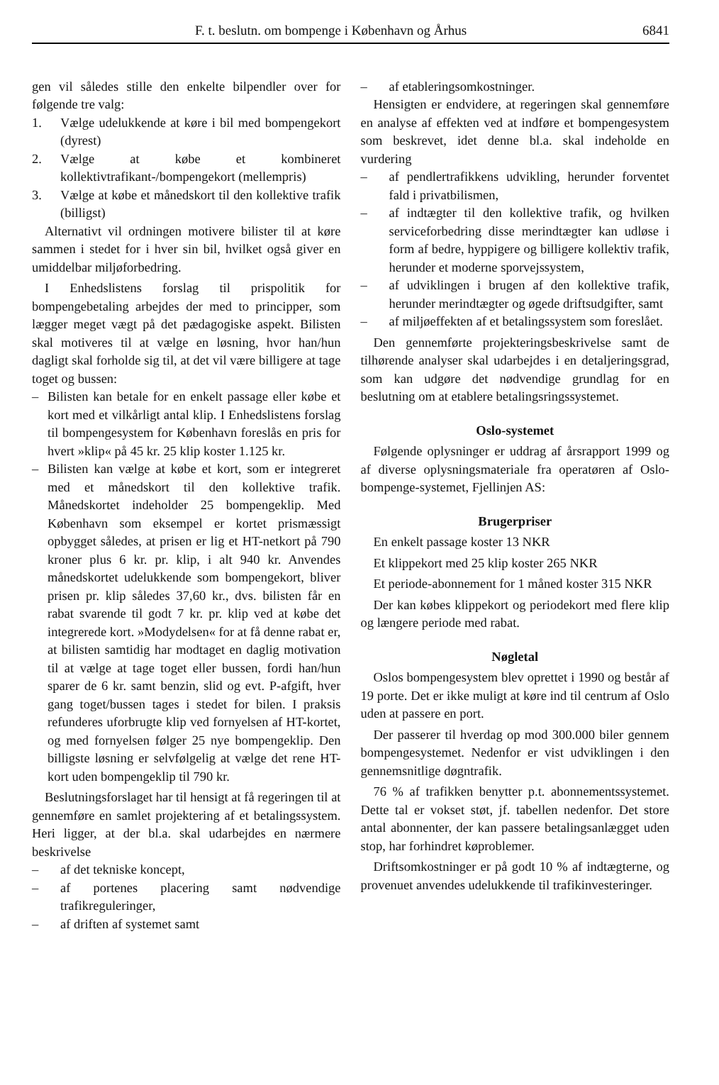F. t. beslutn. om bompenge i København og Århus 6841
gen vil således stille den enkelte bilpendler over for følgende tre valg:
1. Vælge udelukkende at køre i bil med bompengekort (dyrest)
2. Vælge at købe et kombineret kollektivtrafikant-/bompengekort (mellempris)
3. Vælge at købe et månedskort til den kollektive trafik (billigst)
Alternativt vil ordningen motivere bilister til at køre sammen i stedet for i hver sin bil, hvilket også giver en umiddelbar miljøforbedring.
I Enhedslistens forslag til prispolitik for bompengebetaling arbejdes der med to principper, som lægger meget vægt på det pædagogiske aspekt. Bilisten skal motiveres til at vælge en løsning, hvor han/hun dagligt skal forholde sig til, at det vil være billigere at tage toget og bussen:
– Bilisten kan betale for en enkelt passage eller købe et kort med et vilkårligt antal klip. I Enhedslistens forslag til bompengesystem for København foreslås en pris for hvert »klip« på 45 kr. 25 klip koster 1.125 kr.
– Bilisten kan vælge at købe et kort, som er integreret med et månedskort til den kollektive trafik. Månedskortet indeholder 25 bompengeklip. Med København som eksempel er kortet prismæssigt opbygget således, at prisen er lig et HT-netkort på 790 kroner plus 6 kr. pr. klip, i alt 940 kr. Anvendes månedskortet udelukkende som bompengekort, bliver prisen pr. klip således 37,60 kr., dvs. bilisten får en rabat svarende til godt 7 kr. pr. klip ved at købe det integrerede kort. »Modydelsen« for at få denne rabat er, at bilisten samtidig har modtaget en daglig motivation til at vælge at tage toget eller bussen, fordi han/hun sparer de 6 kr. samt benzin, slid og evt. P-afgift, hver gang toget/bussen tages i stedet for bilen. I praksis refunderes uforbrugte klip ved fornyelsen af HT-kortet, og med fornyelsen følger 25 nye bompengeklip. Den billigste løsning er selvfølgelig at vælge det rene HT-kort uden bompengeklip til 790 kr.
Beslutningsforslaget har til hensigt at få regeringen til at gennemføre en samlet projektering af et betalingssystem. Heri ligger, at der bl.a. skal udarbejdes en nærmere beskrivelse
– af det tekniske koncept,
– af portenes placering samt nødvendige trafikreguleringer,
– af driften af systemet samt
– af etableringsomkostninger.
Hensigten er endvidere, at regeringen skal gennemføre en analyse af effekten ved at indføre et bompengesystem som beskrevet, idet denne bl.a. skal indeholde en vurdering
– af pendlertrafikkens udvikling, herunder forventet fald i privatbilismen,
– af indtægter til den kollektive trafik, og hvilken serviceforbedring disse merindtægter kan udløse i form af bedre, hyppigere og billigere kollektiv trafik, herunder et moderne sporvejssystem,
– af udviklingen i brugen af den kollektive trafik, herunder merindtægter og øgede driftsudgifter, samt
– af miljøeffekten af et betalingssystem som foreslået.
Den gennemførte projekteringsbeskrivelse samt de tilhørende analyser skal udarbejdes i en detaljeringsgrad, som kan udgøre det nødvendige grundlag for en beslutning om at etablere betalingsringssystemet.
Oslo-systemet
Følgende oplysninger er uddrag af årsrapport 1999 og af diverse oplysningsmateriale fra operatøren af Oslo-bompenge-systemet, Fjellinjen AS:
Brugerpriser
En enkelt passage koster 13 NKR
Et klippekort med 25 klip koster 265 NKR
Et periode-abonnement for 1 måned koster 315 NKR
Der kan købes klippekort og periodekort med flere klip og længere periode med rabat.
Nøgletal
Oslos bompengesystem blev oprettet i 1990 og består af 19 porte. Det er ikke muligt at køre ind til centrum af Oslo uden at passere en port.
Der passerer til hverdag op mod 300.000 biler gennem bompengesystemet. Nedenfor er vist udviklingen i den gennemsnitlige døgntrafik.
76 % af trafikken benytter p.t. abonnementssystemet. Dette tal er vokset støt, jf. tabellen nedenfor. Det store antal abonnenter, der kan passere betalingsanlægget uden stop, har forhindret køproblemer.
Driftsomkostninger er på godt 10 % af indtægterne, og provenuet anvendes udelukkende til trafikinvesteringer.